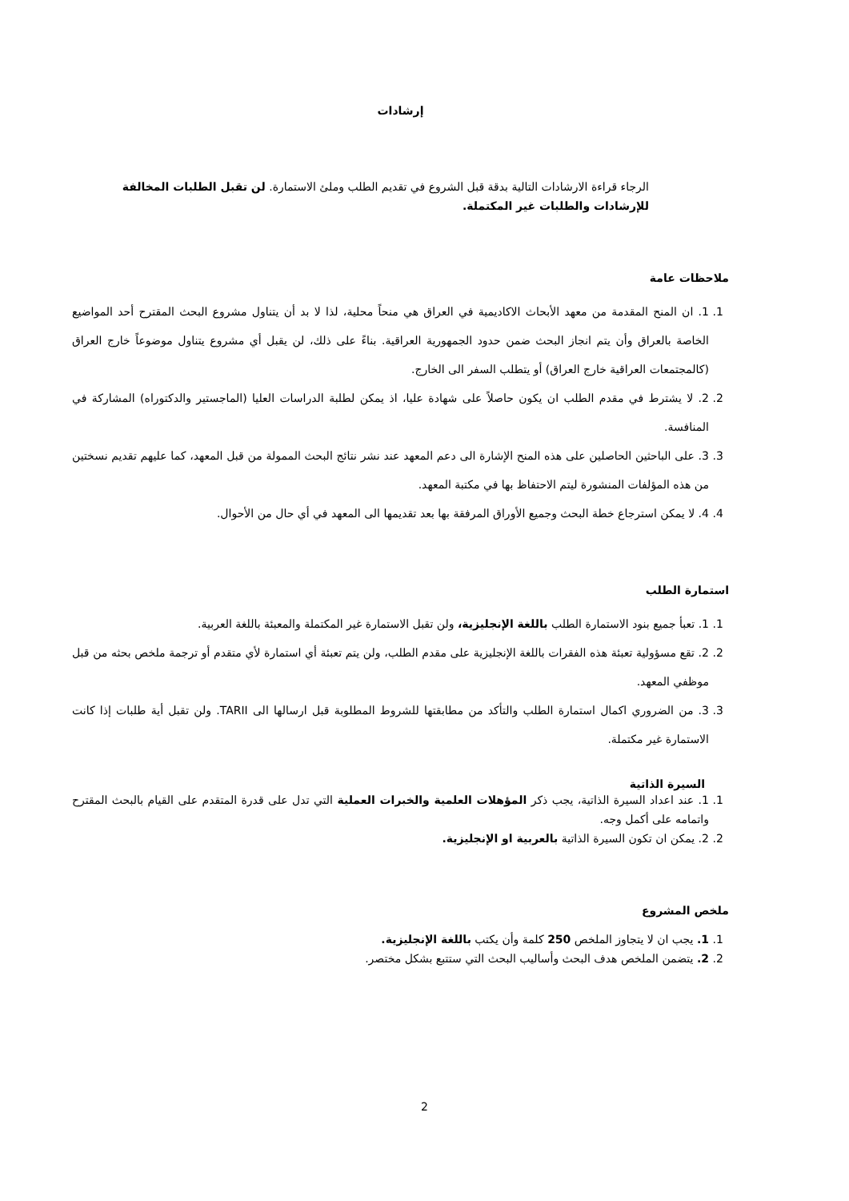إرشادات
الرجاء قراءة الارشادات التالية بدقة قبل الشروع في تقديم الطلب وملئ الاستمارة. لن تقبل الطلبات المخالفة للإرشادات والطلبات غير المكتملة.
ملاحظات عامة
1. 1. ان المنح المقدمة من معهد الأبحاث الاكاديمية في العراق هي منحاً محلية، لذا لا بد أن يتناول مشروع البحث المقترح أحد المواضيع الخاصة بالعراق وأن يتم انجاز البحث ضمن حدود الجمهورية العراقية. بناءً على ذلك، لن يقبل أي مشروع يتناول موضوعاً خارج العراق (كالمجتمعات العراقية خارج العراق) أو يتطلب السفر الى الخارج.
2. 2. لا يشترط في مقدم الطلب ان يكون حاصلاً على شهادة عليا، اذ يمكن لطلبة الدراسات العليا (الماجستير والدكتوراه) المشاركة في المنافسة.
3. 3. على الباحثين الحاصلين على هذه المنح الإشارة الى دعم المعهد عند نشر نتائج البحث الممولة من قبل المعهد، كما عليهم تقديم نسختين من هذه المؤلفات المنشورة ليتم الاحتفاظ بها في مكتبة المعهد.
4. 4. لا يمكن استرجاع خطة البحث وجميع الأوراق المرفقة بها بعد تقديمها الى المعهد في أي حال من الأحوال.
استمارة الطلب
1. 1. تعبأ جميع بنود الاستمارة الطلب باللغة الإنجليزية، ولن تقبل الاستمارة غير المكتملة والمعبئة باللغة العربية.
2. 2. تقع مسؤولية تعبئة هذه الفقرات باللغة الإنجليزية على مقدم الطلب، ولن يتم تعبئة أي استمارة لأي متقدم أو ترجمة ملخص بحثه من قبل موظفي المعهد.
3. 3. من الضروري اكمال استمارة الطلب والتأكد من مطابقتها للشروط المطلوبة قبل ارسالها الى TARII. ولن تقبل أية طلبات إذا كانت الاستمارة غير مكتملة.
السيرة الذاتية
1. 1. عند اعداد السيرة الذاتية، يجب ذكر المؤهلات العلمية والخبرات العملية التي تدل على قدرة المتقدم على القيام بالبحث المقترح واتمامه على أكمل وجه.
2. 2. يمكن ان تكون السيرة الذاتية بالعربية او الإنجليزية.
ملخص المشروع
1. 1. يجب ان لا يتجاوز الملخص 250 كلمة وأن يكتب باللغة الإنجليزية.
2. 2. يتضمن الملخص هدف البحث وأساليب البحث التي ستتبع بشكل مختصر.
2